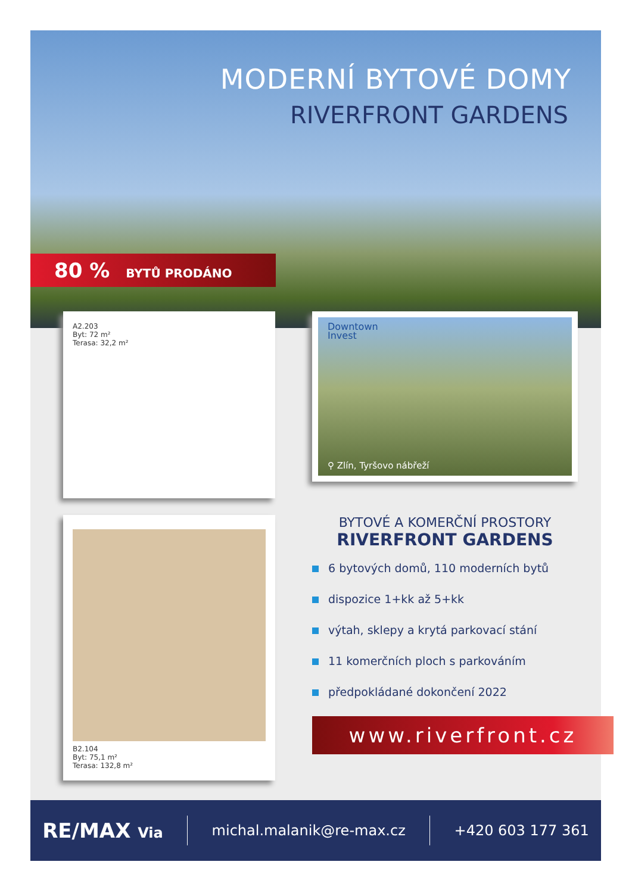MODERNÍ BYTOVÉ DOMY
RIVERFRONT GARDENS
80 % BYTŮ PRODÁNO
A2.203
Byt: 72 m²
Terasa: 32,2 m²
B2.104
Byt: 75,1 m²
Terasa: 132,8 m²
Downtown
Invest
⚲ Zlín, Tyršovo nábřeží
BYTOVÉ A KOMERČNÍ PROSTORY
RIVERFRONT GARDENS
6 bytových domů, 110 moderních bytů
dispozice 1+kk až 5+kk
výtah, sklepy a krytá parkovací stání
11 komerčních ploch s parkováním
předpokládané dokončení 2022
www.riverfront.cz
RE/MAX Via michal.malanik@re-max.cz +420 603 177 361